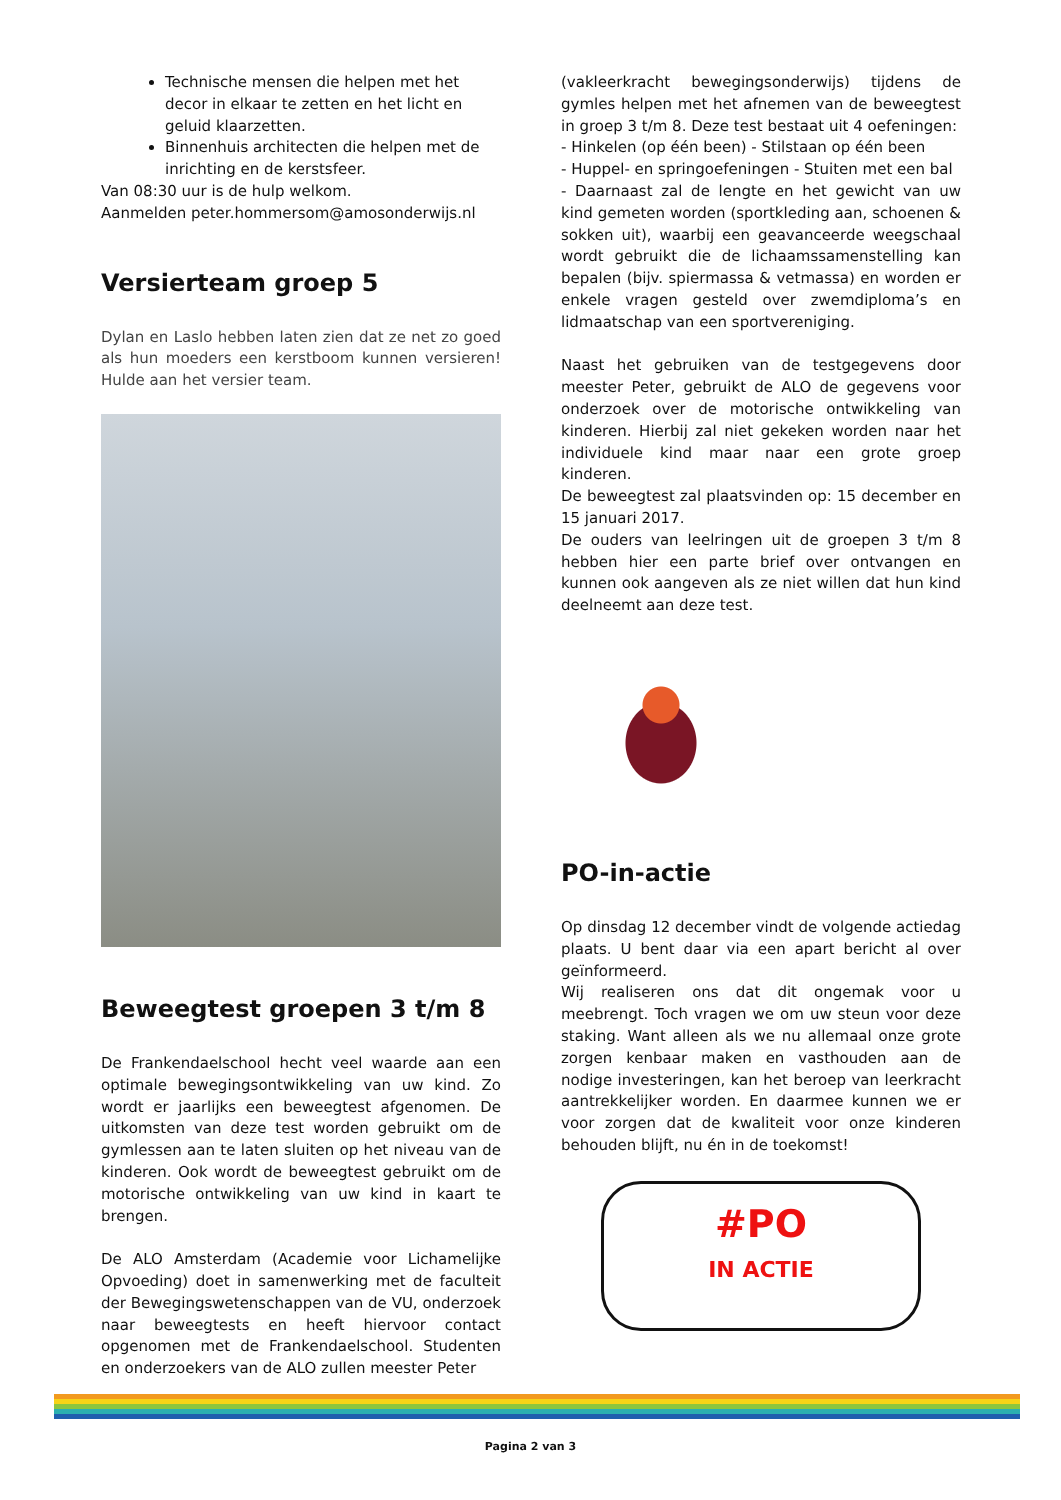Technische mensen die helpen met het decor in elkaar te zetten en het licht en geluid klaarzetten.
Binnenhuis architecten die helpen met de inrichting en de kerstsfeer.
Van 08:30 uur is de hulp welkom.
Aanmelden peter.hommersom@amosonderwijs.nl
Versierteam groep 5
Dylan en Laslo hebben laten zien dat ze net zo goed als hun moeders een kerstboom kunnen versieren! Hulde aan het versier team.
Beweegtest groepen 3 t/m 8
De Frankendaelschool hecht veel waarde aan een optimale bewegingsontwikkeling van uw kind. Zo wordt er jaarlijks een beweegtest afgenomen. De uitkomsten van deze test worden gebruikt om de gymlessen aan te laten sluiten op het niveau van de kinderen. Ook wordt de beweegtest gebruikt om de motorische ontwikkeling van uw kind in kaart te brengen.
De ALO Amsterdam (Academie voor Lichamelijke Opvoeding) doet in samenwerking met de faculteit der Bewegingswetenschappen van de VU, onderzoek naar beweegtests en heeft hiervoor contact opgenomen met de Frankendaelschool. Studenten en onderzoekers van de ALO zullen meester Peter
(vakleerkracht bewegingsonderwijs) tijdens de gymles helpen met het afnemen van de beweegtest in groep 3 t/m 8. Deze test bestaat uit 4 oefeningen:
- Hinkelen (op één been) - Stilstaan op één been
- Huppel- en springoefeningen - Stuiten met een bal
- Daarnaast zal de lengte en het gewicht van uw kind gemeten worden (sportkleding aan, schoenen & sokken uit), waarbij een geavanceerde weegschaal wordt gebruikt die de lichaamssamenstelling kan bepalen (bijv. spiermassa & vetmassa) en worden er enkele vragen gesteld over zwemdiploma’s en lidmaatschap van een sportvereniging.
Naast het gebruiken van de testgegevens door meester Peter, gebruikt de ALO de gegevens voor onderzoek over de motorische ontwikkeling van kinderen. Hierbij zal niet gekeken worden naar het individuele kind maar naar een grote groep kinderen.
De beweegtest zal plaatsvinden op: 15 december en 15 januari 2017.
De ouders van leelringen uit de groepen 3 t/m 8 hebben hier een parte brief over ontvangen en kunnen ook aangeven als ze niet willen dat hun kind deelneemt aan deze test.
PO-in-actie
Op dinsdag 12 december vindt de volgende actiedag plaats. U bent daar via een apart bericht al over geïnformeerd.
Wij realiseren ons dat dit ongemak voor u meebrengt. Toch vragen we om uw steun voor deze staking. Want alleen als we nu allemaal onze grote zorgen kenbaar maken en vasthouden aan de nodige investeringen, kan het beroep van leerkracht aantrekkelijker worden. En daarmee kunnen we er voor zorgen dat de kwaliteit voor onze kinderen behouden blijft, nu én in de toekomst!
#PO
IN ACTIE
Pagina 2 van 3